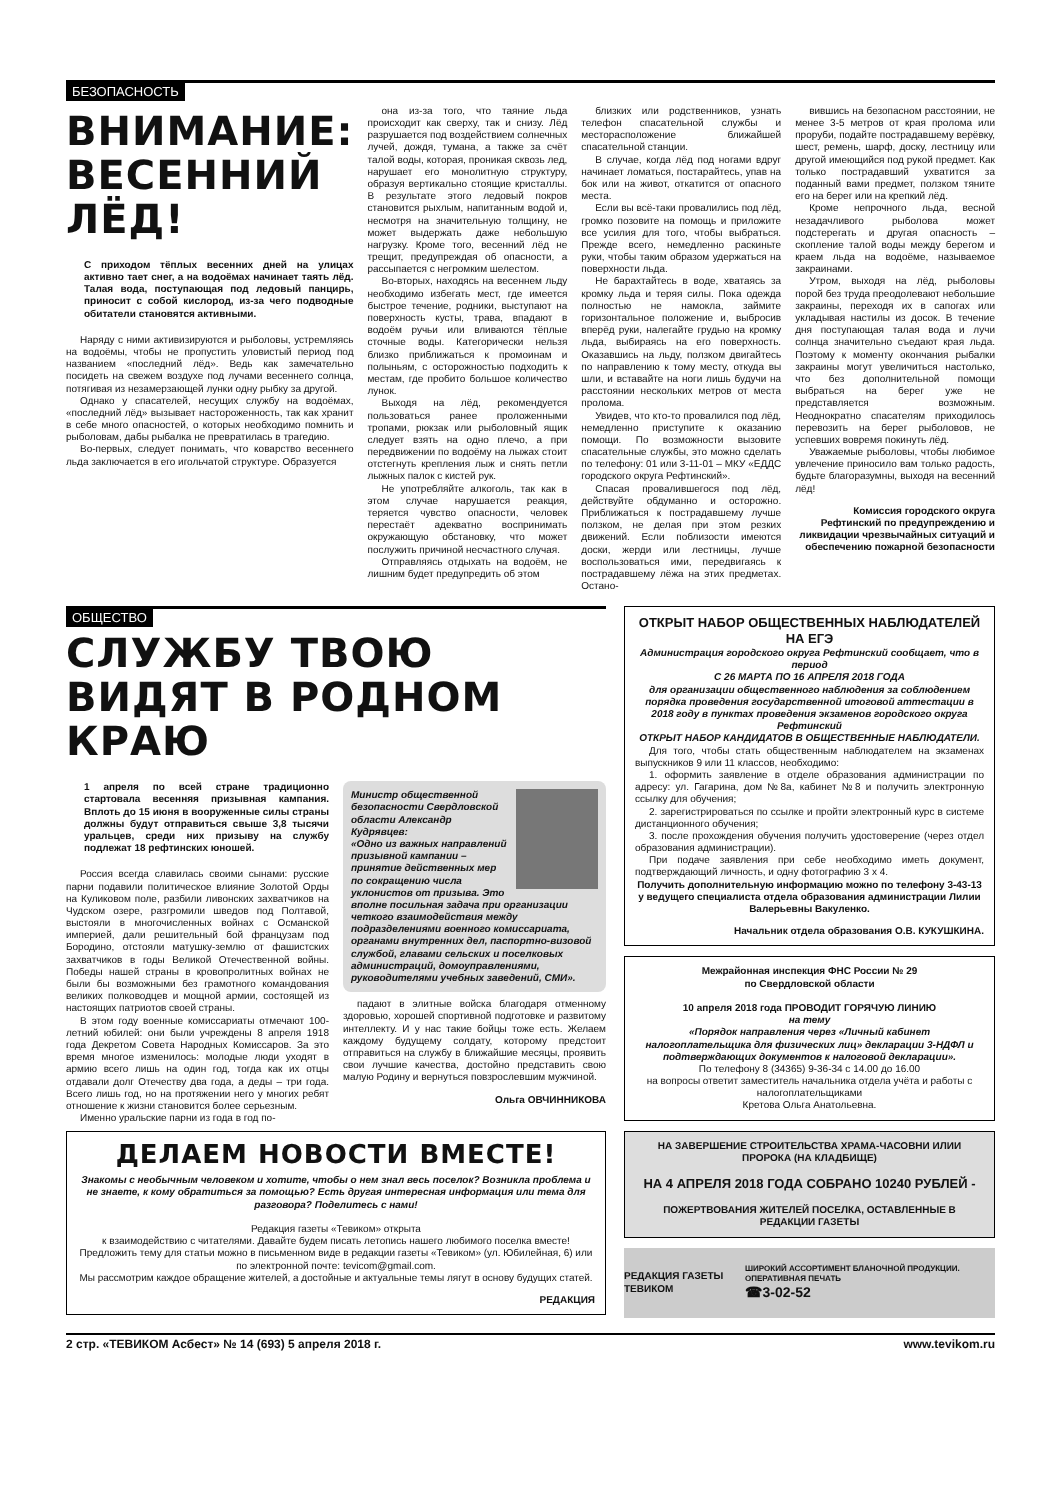БЕЗОПАСНОСТЬ
ВНИМАНИЕ: ВЕСЕННИЙ ЛЁД!
С приходом тёплых весенних дней на улицах активно тает снег, а на водоёмах начинает таять лёд. Талая вода, поступающая под ледовый панцирь, приносит с собой кислород, из-за чего подводные обитатели становятся активными.
Наряду с ними активизируются и рыболовы, устремляясь на водоёмы, чтобы не пропустить уловистый период под названием «последний лёд». Ведь как замечательно посидеть на свежем воздухе под лучами весеннего солнца, потягивая из незамерзающей лунки одну рыбку за другой.
Однако у спасателей, несущих службу на водоёмах, «последний лёд» вызывает настороженность, так как хранит в себе много опасностей, о которых необходимо помнить и рыболовам, дабы рыбалка не превратилась в трагедию.
Во-первых, следует понимать, что коварство весеннего льда заключается в его игольчатой структуре. Образуется
она из-за того, что таяние льда происходит как сверху, так и снизу. Лёд разрушается под воздействием солнечных лучей, дождя, тумана, а также за счёт талой воды, которая, проникая сквозь лед, нарушает его монолитную структуру, образуя вертикально стоящие кристаллы. В результате этого ледовый покров становится рыхлым, напитанным водой и, несмотря на значительную толщину, не может выдержать даже небольшую нагрузку. Кроме того, весенний лёд не трещит, предупреждая об опасности, а рассыпается с негромким шелестом.
Во-вторых, находясь на весеннем льду необходимо избегать мест, где имеется быстрое течение, родники, выступают на поверхность кусты, трава, впадают в водоём ручьи или вливаются тёплые сточные воды. Категорически нельзя близко приближаться к промоинам и полыньям, с осторожностью подходить к местам, где пробито большое количество лунок.
Выходя на лёд, рекомендуется пользоваться ранее проложенными тропами, рюкзак или рыболовный ящик следует взять на одно плечо, а при передвижении по водоёму на лыжах стоит отстегнуть крепления лыж и снять петли лыжных палок с кистей рук.
Не употребляйте алкоголь, так как в этом случае нарушается реакция, теряется чувство опасности, человек перестаёт адекватно воспринимать окружающую обстановку, что может послужить причиной несчастного случая.
Отправляясь отдыхать на водоём, не лишним будет предупредить об этом
близких или родственников, узнать телефон спасательной службы и месторасположение ближайшей спасательной станции.
В случае, когда лёд под ногами вдруг начинает ломаться, постарайтесь, упав на бок или на живот, откатится от опасного места.
Если вы всё-таки провалились под лёд, громко позовите на помощь и приложите все усилия для того, чтобы выбраться. Прежде всего, немедленно раскиньте руки, чтобы таким образом удержаться на поверхности льда.
Не барахтайтесь в воде, хватаясь за кромку льда и теряя силы. Пока одежда полностью не намокла, займите горизонтальное положение и, выбросив вперёд руки, налегайте грудью на кромку льда, выбираясь на его поверхность. Оказавшись на льду, ползком двигайтесь по направлению к тому месту, откуда вы шли, и вставайте на ноги лишь будучи на расстоянии нескольких метров от места пролома.
Увидев, что кто-то провалился под лёд, немедленно приступите к оказанию помощи. По возможности вызовите спасательные службы, это можно сделать по телефону: 01 или 3-11-01 – МКУ «ЕДДС городского округа Рефтинский».
Спасая провалившегося под лёд, действуйте обдуманно и осторожно. Приближаться к пострадавшему лучше ползком, не делая при этом резких движений. Если поблизости имеются доски, жерди или лестницы, лучше воспользоваться ими, передвигаясь к пострадавшему лёжа на этих предметах. Остано-
вившись на безопасном расстоянии, не менее 3-5 метров от края пролома или проруби, подайте пострадавшему верёвку, шест, ремень, шарф, доску, лестницу или другой имеющийся под рукой предмет. Как только пострадавший ухватится за поданный вами предмет, ползком тяните его на берег или на крепкий лёд.
Кроме непрочного льда, весной незадачливого рыболова может подстерегать и другая опасность – скопление талой воды между берегом и краем льда на водоёме, называемое закраинами.
Утром, выходя на лёд, рыболовы порой без труда преодолевают небольшие закраины, переходя их в сапогах или укладывая настилы из досок. В течение дня поступающая талая вода и лучи солнца значительно съедают края льда. Поэтому к моменту окончания рыбалки закраины могут увеличиться настолько, что без дополнительной помощи выбраться на берег уже не представляется возможным. Неоднократно спасателям приходилось перевозить на берег рыболовов, не успевших вовремя покинуть лёд.
Уважаемые рыболовы, чтобы любимое увлечение приносило вам только радость, будьте благоразумны, выходя на весенний лёд!
Комиссия городского округа Рефтинский по предупреждению и ликвидации чрезвычайных ситуаций и обеспечению пожарной безопасности
ОБЩЕСТВО
СЛУЖБУ ТВОЮ ВИДЯТ В РОДНОМ КРАЮ
1 апреля по всей стране традиционно стартовала весенняя призывная кампания. Вплоть до 15 июня в вооруженные силы страны должны будут отправиться свыше 3,8 тысячи уральцев, среди них призыву на службу подлежат 18 рефтинских юношей.
Россия всегда славилась своими сынами: русские парни подавили политическое влияние Золотой Орды на Куликовом поле, разбили ливонских захватчиков на Чудском озере, разгромили шведов под Полтавой, выстояли в многочисленных войнах с Османской империей, дали решительный бой французам под Бородино, отстояли матушку-землю от фашистских захватчиков в годы Великой Отечественной войны. Победы нашей страны в кровопролитных войнах не были бы возможными без грамотного командования великих полководцев и мощной армии, состоящей из настоящих патриотов своей страны.
В этом году военные комиссариаты отмечают 100-летний юбилей: они были учреждены 8 апреля 1918 года Декретом Совета Народных Комиссаров. За это время многое изменилось: молодые люди уходят в армию всего лишь на один год, тогда как их отцы отдавали долг Отечеству два года, а деды – три года. Всего лишь год, но на протяжении него у многих ребят отношение к жизни становится более серьезным.
Именно уральские парни из года в год по-
Министр общественной безопасности Свердловской области Александр Кудрявцев:
«Одно из важных направлений призывной кампании – принятие действенных мер по сокращению числа уклонистов от призыва. Это вполне посильная задача при организации четкого взаимодействия между подразделениями военного комиссариата, органами внутренних дел, паспортно-визовой службой, главами сельских и поселковых администраций, домоуправлениями, руководителями учебных заведений, СМИ».
падают в элитные войска благодаря отменному здоровью, хорошей спортивной подготовке и развитому интеллекту. И у нас такие бойцы тоже есть. Желаем каждому будущему солдату, которому предстоит отправиться на службу в ближайшие месяцы, проявить свои лучшие качества, достойно представить свою малую Родину и вернуться повзрослевшим мужчиной.
Ольга ОВЧИННИКОВА
ОТКРЫТ НАБОР ОБЩЕСТВЕННЫХ НАБЛЮДАТЕЛЕЙ НА ЕГЭ
Администрация городского округа Рефтинский сообщает, что в период
С 26 МАРТА ПО 16 АПРЕЛЯ 2018 ГОДА
для организации общественного наблюдения за соблюдением порядка проведения государственной итоговой аттестации в 2018 году в пунктах проведения экзаменов городского округа Рефтинский
ОТКРЫТ НАБОР КАНДИДАТОВ В ОБЩЕСТВЕННЫЕ НАБЛЮДАТЕЛИ.
Для того, чтобы стать общественным наблюдателем на экзаменах выпускников 9 или 11 классов, необходимо:
1. оформить заявление в отделе образования администрации по адресу: ул. Гагарина, дом №8а, кабинет №8 и получить электронную ссылку для обучения;
2. зарегистрироваться по ссылке и пройти электронный курс в системе дистанционного обучения;
3. после прохождения обучения получить удостоверение (через отдел образования администрации).
При подаче заявления при себе необходимо иметь документ, подтверждающий личность, и одну фотографию 3 х 4.
Получить дополнительную информацию можно по телефону 3-43-13 у ведущего специалиста отдела образования администрации Лилии Валерьевны Вакуленко.
Начальник отдела образования О.В. КУКУШКИНА.
Межрайонная инспекция ФНС России № 29
по Свердловской области
10 апреля 2018 года ПРОВОДИТ ГОРЯЧУЮ ЛИНИЮ
на тему
«Порядок направления через «Личный кабинет налогоплательщика для физических лиц» декларации 3-НДФЛ и подтверждающих документов к налоговой декларации».
По телефону 8 (34365) 9-36-34 с 14.00 до 16.00
на вопросы ответит заместитель начальника отдела учёта и работы с налогоплательщиками
Кретова Ольга Анатольевна.
ДЕЛАЕМ НОВОСТИ ВМЕСТЕ!
Знакомы с необычным человеком и хотите, чтобы о нем знал весь поселок? Возникла проблема и не знаете, к кому обратиться за помощью? Есть другая интересная информация или тема для разговора? Поделитесь с нами!
Редакция газеты «Тевиком» открыта
к взаимодействию с читателями. Давайте будем писать летопись нашего любимого поселка вместе! Предложить тему для статьи можно в письменном виде в редакции газеты «Тевиком» (ул. Юбилейная, 6) или
по электронной почте: tevicom@gmail.com.
Мы рассмотрим каждое обращение жителей, а достойные и актуальные темы лягут в основу будущих статей.
РЕДАКЦИЯ
НА ЗАВЕРШЕНИЕ СТРОИТЕЛЬСТВА ХРАМА-ЧАСОВНИ ИЛИИ ПРОРОКА (НА КЛАДБИЩЕ)
НА 4 АПРЕЛЯ 2018 ГОДА СОБРАНО 10240 РУБЛЕЙ -
ПОЖЕРТВОВАНИЯ ЖИТЕЛЕЙ ПОСЕЛКА, ОСТАВЛЕННЫЕ В РЕДАКЦИИ ГАЗЕТЫ
РЕДАКЦИЯ ГАЗЕТЫ ТЕВИКОМ ШИРОКИЙ АССОРТИМЕНТ БЛАНОЧНОЙ ПРОДУКЦИИ. ОПЕРАТИВНАЯ ПЕЧАТЬ
☎3-02-52
2 стр. «ТЕВИКОМ Асбест» № 14 (693) 5 апреля 2018 г. www.tevikom.ru